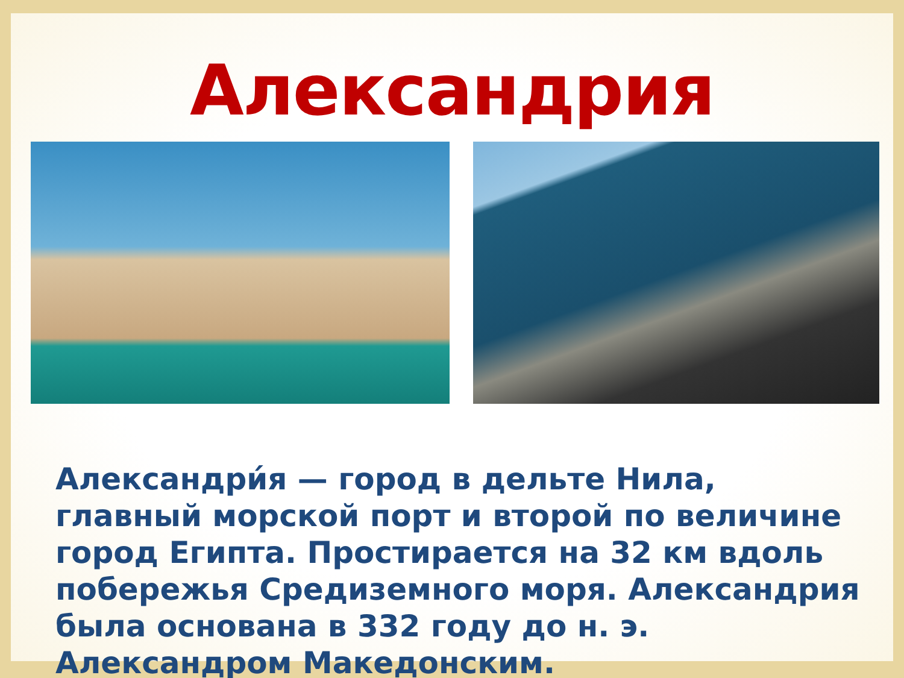Александрия
Александри́я — город в дельте Нила, главный морской порт и второй по величине город Египта. Простирается на 32 км вдоль побережья Средиземного моря. Александрия была основана в 332 году до н. э. Александром Македонским.